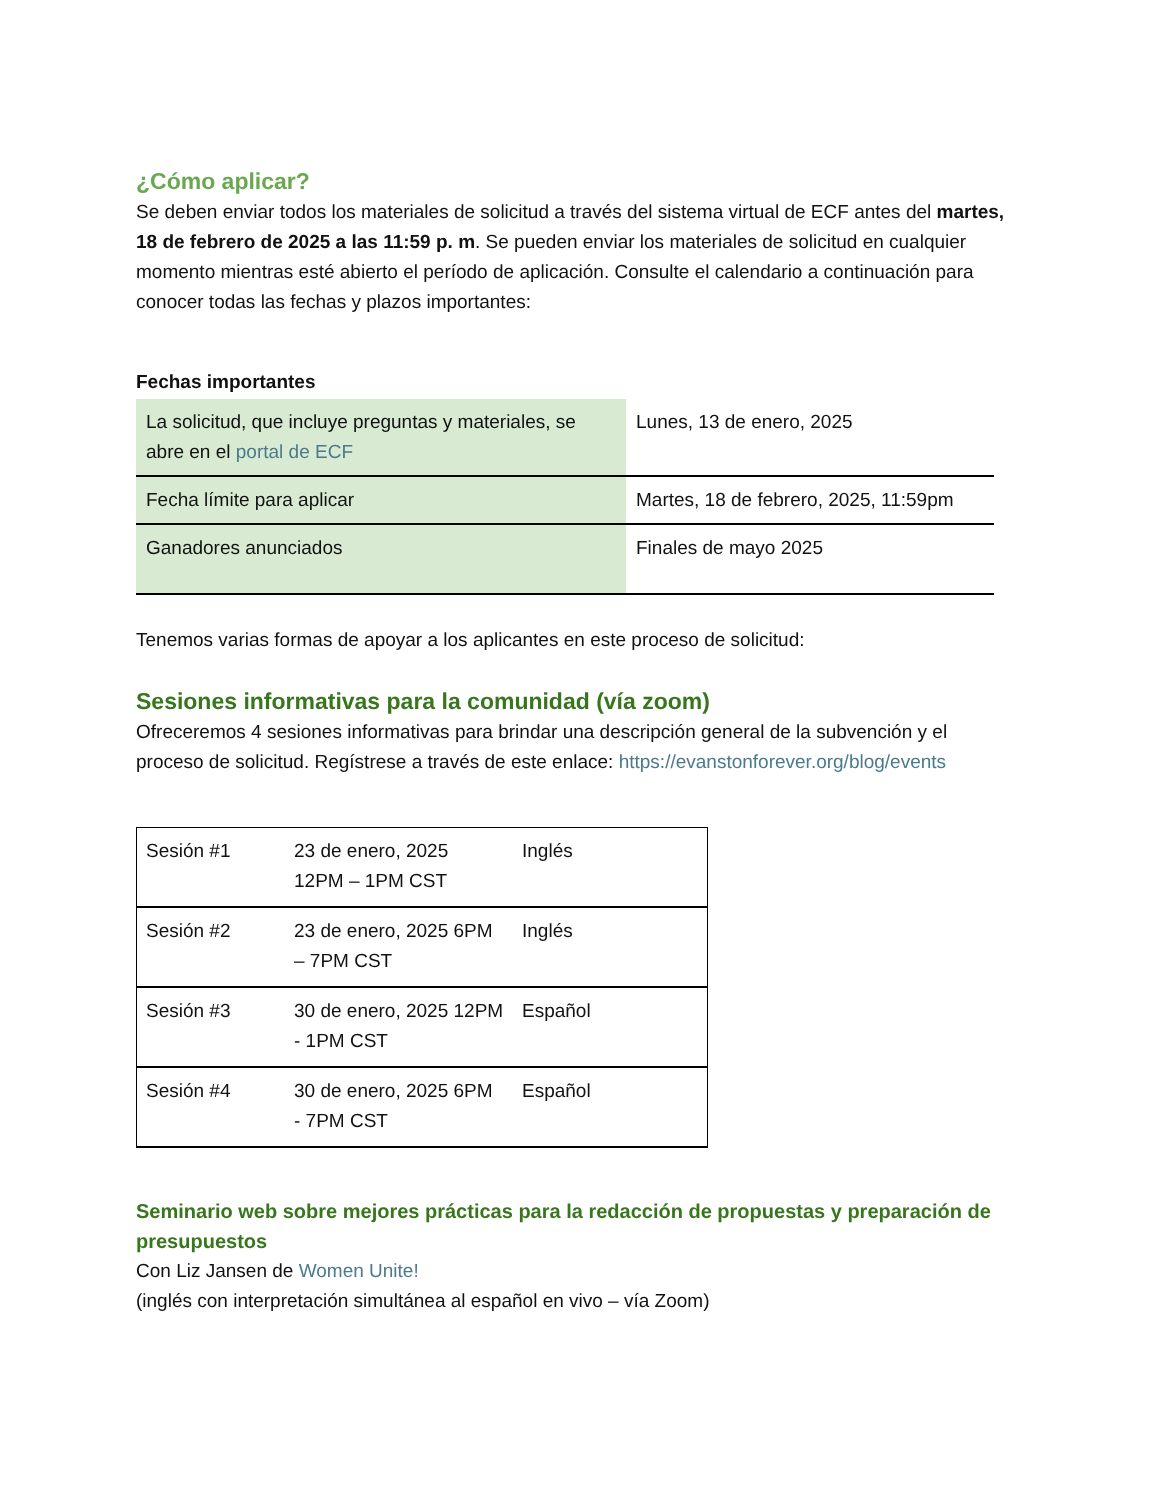¿Cómo aplicar?
Se deben enviar todos los materiales de solicitud a través del sistema virtual de ECF antes del martes, 18 de febrero de 2025 a las 11:59 p. m. Se pueden enviar los materiales de solicitud en cualquier momento mientras esté abierto el período de aplicación. Consulte el calendario a continuación para conocer todas las fechas y plazos importantes:
Fechas importantes
| La solicitud, que incluye preguntas y materiales, se abre en el portal de ECF | Lunes, 13 de enero, 2025 |
| Fecha límite para aplicar | Martes, 18 de febrero, 2025, 11:59pm |
| Ganadores anunciados | Finales de mayo 2025 |
Tenemos varias formas de apoyar a los aplicantes en este proceso de solicitud:
Sesiones informativas para la comunidad (vía zoom)
Ofreceremos 4 sesiones informativas para brindar una descripción general de la subvención y el proceso de solicitud. Regístrese a través de este enlace: https://evanstonforever.org/blog/events
| Sesión #1 | 23 de enero, 2025 12PM – 1PM CST | Inglés |
| Sesión #2 | 23 de enero, 2025 6PM – 7PM CST | Inglés |
| Sesión #3 | 30 de enero, 2025 12PM - 1PM CST | Español |
| Sesión #4 | 30 de enero, 2025 6PM - 7PM CST | Español |
Seminario web sobre mejores prácticas para la redacción de propuestas y preparación de presupuestos
Con Liz Jansen de Women Unite!
(inglés con interpretación simultánea al español en vivo – vía Zoom)